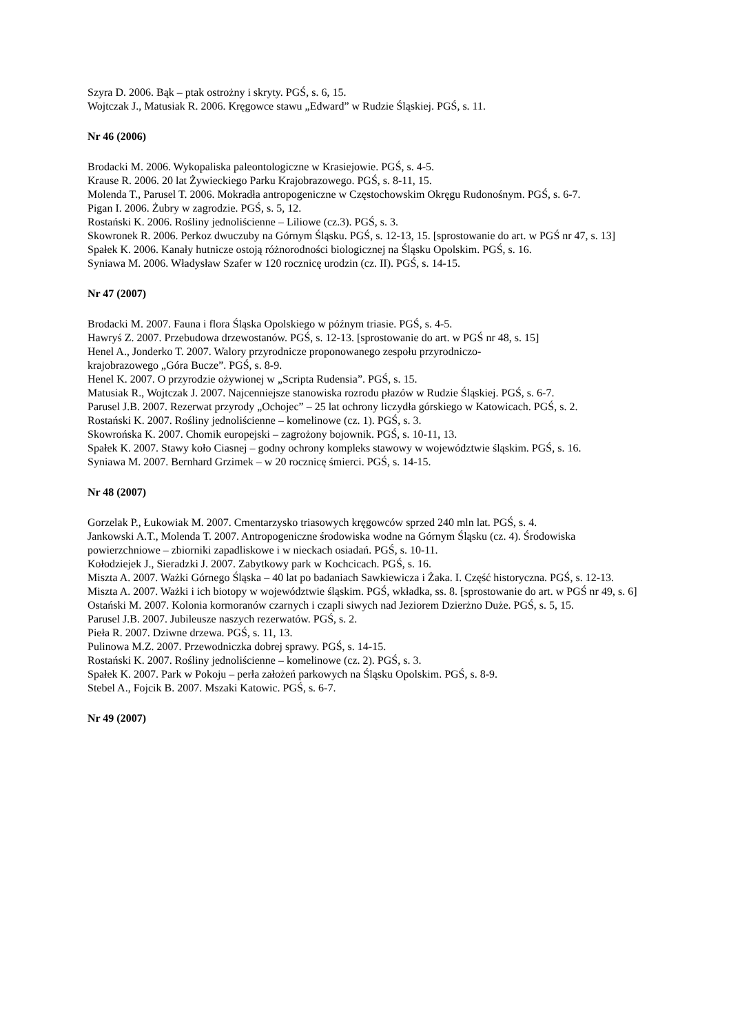Szyra D. 2006. Bąk – ptak ostrożny i skryty. PGŚ, s. 6, 15.
Wojtczak J., Matusiak R. 2006. Kręgowce stawu „Edward” w Rudzie Śląskiej. PGŚ, s. 11.
Nr 46 (2006)
Brodacki M. 2006. Wykopaliska paleontologiczne w Krasiejowie. PGŚ, s. 4-5.
Krause R. 2006. 20 lat Żywieckiego Parku Krajobrazowego. PGŚ, s. 8-11, 15.
Molenda T., Parusel T. 2006. Mokradła antropogeniczne w Częstochowskim Okręgu Rudonośnym. PGŚ, s. 6-7.
Pigan I. 2006. Żubry w zagrodzie. PGŚ, s. 5, 12.
Rostański K. 2006. Rośliny jednoliścienne – Liliowe (cz.3). PGŚ, s. 3.
Skowronek R. 2006. Perkoz dwuczuby na Górnym Śląsku. PGŚ, s. 12-13, 15. [sprostowanie do art. w PGŚ nr 47, s. 13]
Spałek K. 2006. Kanały hutnicze ostoją różnorodności biologicznej na Śląsku Opolskim. PGŚ, s. 16.
Syniawa M. 2006. Władysław Szafer w 120 rocznicę urodzin (cz. II). PGŚ, s. 14-15.
Nr 47 (2007)
Brodacki M. 2007. Fauna i flora Śląska Opolskiego w późnym triasie. PGŚ, s. 4-5.
Hawryś Z. 2007. Przebudowa drzewostanów. PGŚ, s. 12-13. [sprostowanie do art. w PGŚ nr 48, s. 15]
Henel A., Jonderko T. 2007. Walory przyrodnicze proponowanego zespołu przyrodniczo-
krajobrazowego „Góra Bucze”. PGŚ, s. 8-9.
Henel K. 2007. O przyrodzie ożywionej w „Scripta Rudensia”. PGŚ, s. 15.
Matusiak R., Wojtczak J. 2007. Najcenniejsze stanowiska rozrodu płazów w Rudzie Śląskiej. PGŚ, s. 6-7.
Parusel J.B. 2007. Rezerwat przyrody „Ochojec” – 25 lat ochrony liczydła górskiego w Katowicach. PGŚ, s. 2.
Rostański K. 2007. Rośliny jednoliścienne – komelinowe (cz. 1). PGŚ, s. 3.
Skowrońska K. 2007. Chomik europejski – zagrożony bojownik. PGŚ, s. 10-11, 13.
Spałek K. 2007. Stawy koło Ciasnej – godny ochrony kompleks stawowy w województwie śląskim. PGŚ, s. 16.
Syniawa M. 2007. Bernhard Grzimek – w 20 rocznicę śmierci. PGŚ, s. 14-15.
Nr 48 (2007)
Gorzelak P., Łukowiak M. 2007. Cmentarzysko triasowych kręgowców sprzed 240 mln lat. PGŚ, s. 4.
Jankowski A.T., Molenda T. 2007. Antropogeniczne środowiska wodne na Górnym Śląsku (cz. 4). Środowiska powierzchniowe – zbiorniki zapadliskowe i w nieckach osiadań. PGŚ, s. 10-11.
Kołodziejek J., Sieradzki J. 2007. Zabytkowy park w Kochcicach. PGŚ, s. 16.
Miszta A. 2007. Ważki Górnego Śląska – 40 lat po badaniach Sawkiewicza i Żaka. I. Część historyczna. PGŚ, s. 12-13.
Miszta A. 2007. Ważki i ich biotopy w województwie śląskim. PGŚ, wkładka, ss. 8. [sprostowanie do art. w PGŚ nr 49, s. 6]
Ostański M. 2007. Kolonia kormoranów czarnych i czapli siwych nad Jeziorem Dzierżno Duże. PGŚ, s. 5, 15.
Parusel J.B. 2007. Jubileusze naszych rezerwatów. PGŚ, s. 2.
Pieła R. 2007. Dziwne drzewa. PGŚ, s. 11, 13.
Pulinowa M.Z. 2007. Przewodniczka dobrej sprawy. PGŚ, s. 14-15.
Rostański K. 2007. Rośliny jednoliścienne – komelinowe (cz. 2). PGŚ, s. 3.
Spałek K. 2007. Park w Pokoju – perła założeń parkowych na Śląsku Opolskim. PGŚ, s. 8-9.
Stebel A., Fojcik B. 2007. Mszaki Katowic. PGŚ, s. 6-7.
Nr 49 (2007)